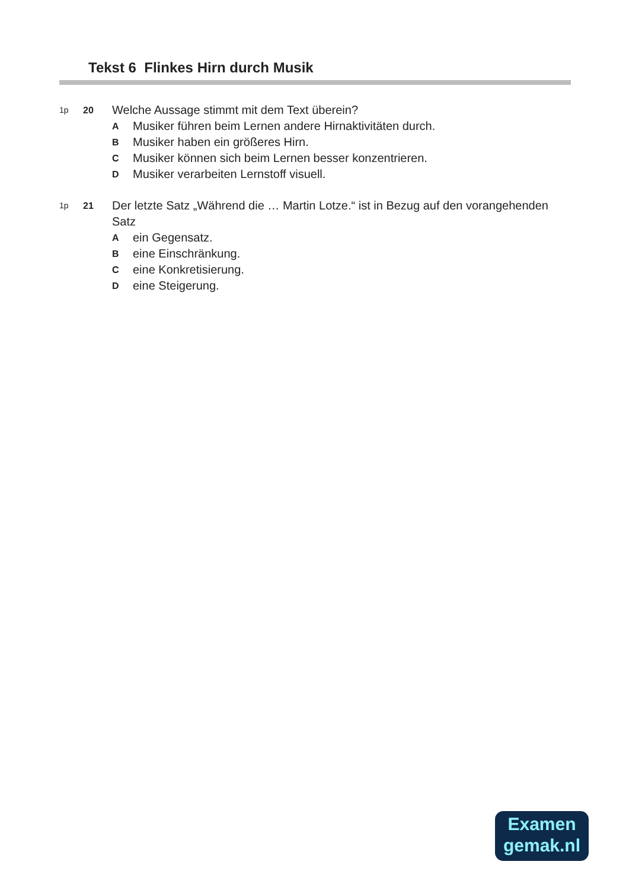Tekst 6 Flinkes Hirn durch Musik
1p 20
Welche Aussage stimmt mit dem Text überein?
A Musiker führen beim Lernen andere Hirnaktivitäten durch.
B Musiker haben ein größeres Hirn.
C Musiker können sich beim Lernen besser konzentrieren.
D Musiker verarbeiten Lernstoff visuell.
1p 21
Der letzte Satz „Während die … Martin Lotze.“ ist in Bezug auf den vorangehenden Satz
Aein Gegensatz.
Beine Einschränkung.
Ceine Konkretisierung.
Deine Steigerung.
Examen
gemak.nl